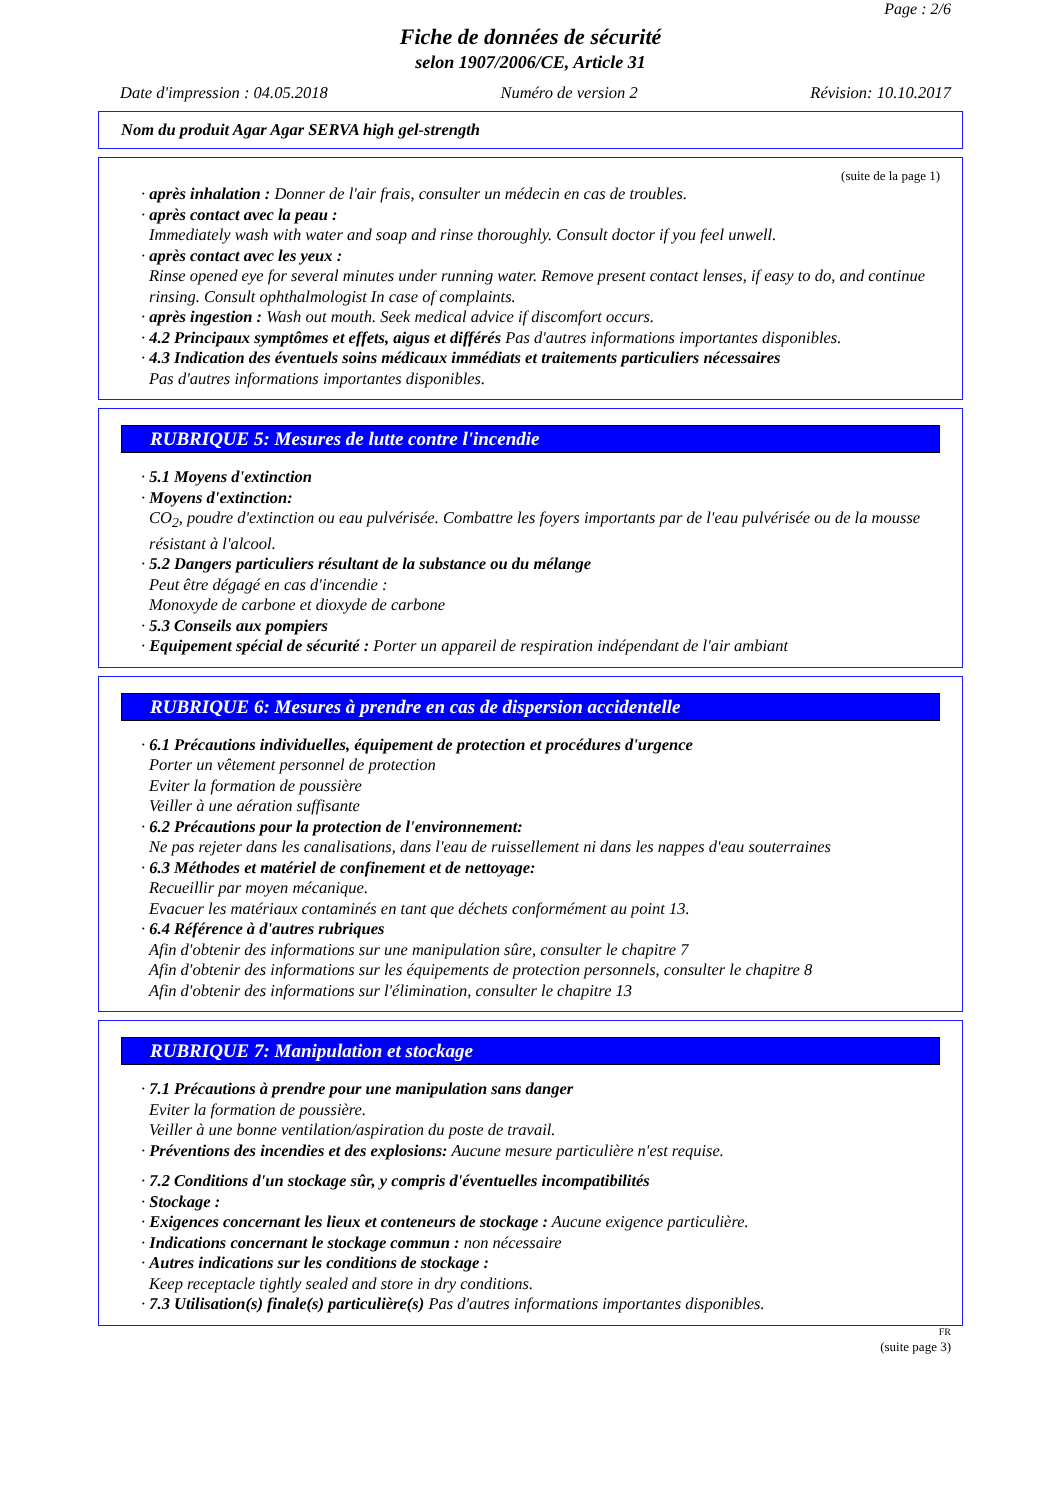Page : 2/6
Fiche de données de sécurité
selon 1907/2006/CE, Article 31
Date d'impression : 04.05.2018 Numéro de version 2 Révision: 10.10.2017
Nom du produit Agar Agar SERVA high gel-strength
(suite de la page 1)
· après inhalation : Donner de l'air frais, consulter un médecin en cas de troubles.
· après contact avec la peau :
Immediately wash with water and soap and rinse thoroughly. Consult doctor if you feel unwell.
· après contact avec les yeux :
Rinse opened eye for several minutes under running water. Remove present contact lenses, if easy to do, and continue rinsing. Consult ophthalmologist In case of complaints.
· après ingestion : Wash out mouth. Seek medical advice if discomfort occurs.
· 4.2 Principaux symptômes et effets, aigus et différés Pas d'autres informations importantes disponibles.
· 4.3 Indication des éventuels soins médicaux immédiats et traitements particuliers nécessaires
Pas d'autres informations importantes disponibles.
RUBRIQUE 5: Mesures de lutte contre l'incendie
· 5.1 Moyens d'extinction
· Moyens d'extinction:
CO<sub>2</sub>, poudre d'extinction ou eau pulvérisée. Combattre les foyers importants par de l'eau pulvérisée ou de la mousse résistant à l'alcool.
· 5.2 Dangers particuliers résultant de la substance ou du mélange
Peut être dégagé en cas d'incendie :
Monoxyde de carbone et dioxyde de carbone
· 5.3 Conseils aux pompiers
· Equipement spécial de sécurité : Porter un appareil de respiration indépendant de l'air ambiant
RUBRIQUE 6: Mesures à prendre en cas de dispersion accidentelle
· 6.1 Précautions individuelles, équipement de protection et procédures d'urgence
Porter un vêtement personnel de protection
Eviter la formation de poussière
Veiller à une aération suffisante
· 6.2 Précautions pour la protection de l'environnement:
Ne pas rejeter dans les canalisations, dans l'eau de ruissellement ni dans les nappes d'eau souterraines
· 6.3 Méthodes et matériel de confinement et de nettoyage:
Recueillir par moyen mécanique.
Evacuer les matériaux contaminés en tant que déchets conformément au point 13.
· 6.4 Référence à d'autres rubriques
Afin d'obtenir des informations sur une manipulation sûre, consulter le chapitre 7
Afin d'obtenir des informations sur les équipements de protection personnels, consulter le chapitre 8
Afin d'obtenir des informations sur l'élimination, consulter le chapitre 13
RUBRIQUE 7: Manipulation et stockage
· 7.1 Précautions à prendre pour une manipulation sans danger
Eviter la formation de poussière.
Veiller à une bonne ventilation/aspiration du poste de travail.
· Préventions des incendies et des explosions: Aucune mesure particulière n'est requise.
· 7.2 Conditions d'un stockage sûr, y compris d'éventuelles incompatibilités
· Stockage :
· Exigences concernant les lieux et conteneurs de stockage : Aucune exigence particulière.
· Indications concernant le stockage commun : non nécessaire
· Autres indications sur les conditions de stockage :
Keep receptacle tightly sealed and store in dry conditions.
· 7.3 Utilisation(s) finale(s) particulière(s) Pas d'autres informations importantes disponibles.
FR
(suite page 3)